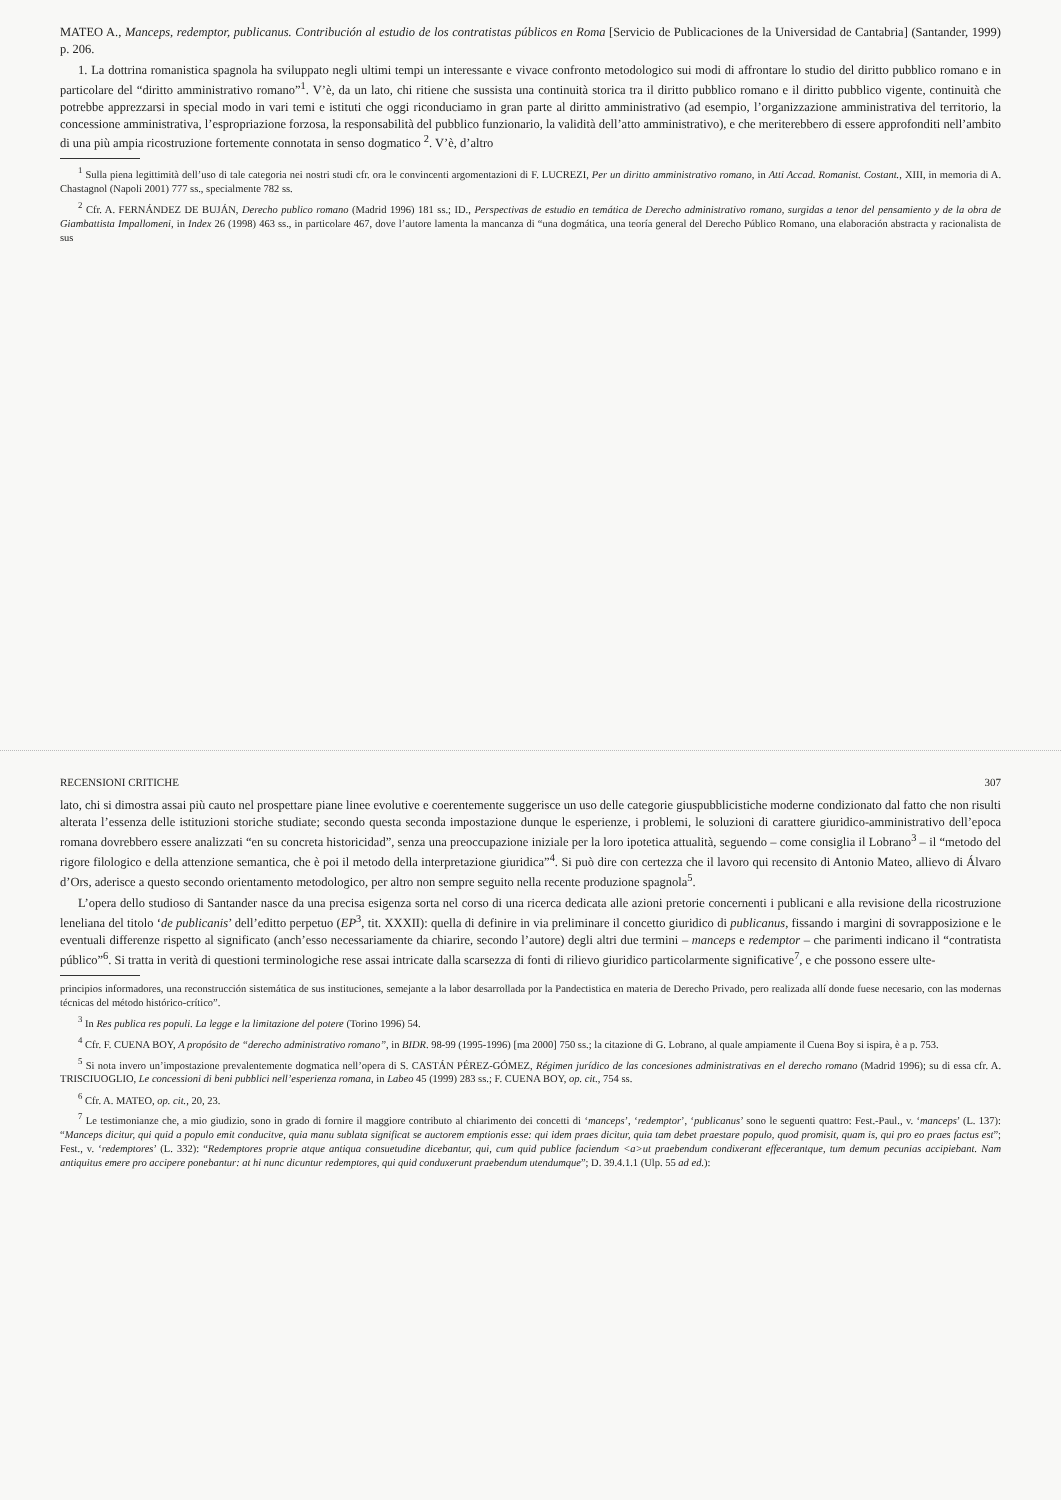MATEO A., Manceps, redemptor, publicanus. Contribución al estudio de los contratistas públicos en Roma [Servicio de Publicaciones de la Universidad de Cantabria] (Santander, 1999) p. 206.
1. La dottrina romanistica spagnola ha sviluppato negli ultimi tempi un interessante e vivace confronto metodologico sui modi di affrontare lo studio del diritto pubblico romano e in particolare del “diritto amministrativo romano”<sup>1</sup>. V’è, da un lato, chi ritiene che sussista una continuità storica tra il diritto pubblico romano e il diritto pubblico vigente, continuità che potrebbe apprezzarsi in special modo in vari temi e istituti che oggi riconduciamo in gran parte al diritto amministrativo (ad esempio, l’organizzazione amministrativa del territorio, la concessione amministrativa, l’espropriazione forzosa, la responsabilità del pubblico funzionario, la validità dell’atto amministrativo), e che meriterebbero di essere approfonditi nell’ambito di una più ampia ricostruzione fortemente connotata in senso dogmatico <sup>2</sup>. V’è, d’altro
<sup>1</sup> Sulla piena legittimità dell’uso di tale categoria nei nostri studi cfr. ora le convincenti argomentazioni di F. LUCREZI, Per un diritto amministrativo romano, in Atti Accad. Romanist. Costant., XIII, in memoria di A. Chastagnol (Napoli 2001) 777 ss., specialmente 782 ss.
<sup>2</sup> Cfr. A. FERNÁNDEZ DE BUJÁN, Derecho publico romano (Madrid 1996) 181 ss.; ID., Perspectivas de estudio en temática de Derecho administrativo romano, surgidas a tenor del pensamiento y de la obra de Giambattista Impallomeni, in Index 26 (1998) 463 ss., in particolare 467, dove l’autore lamenta la mancanza di “una dogmática, una teoría general del Derecho Público Romano, una elaboración abstracta y racionalista de sus
RECENSIONI CRITICHE 307
lato, chi si dimostra assai più cauto nel prospettare piane linee evolutive e coerentemente suggerisce un uso delle categorie giuspubblicistiche moderne condizionato dal fatto che non risulti alterata l’essenza delle istituzioni storiche studiate; secondo questa seconda impostazione dunque le esperienze, i problemi, le soluzioni di carattere giuridico-amministrativo dell’epoca romana dovrebbero essere analizzati “en su concreta historicidad”, senza una preoccupazione iniziale per la loro ipotetica attualità, seguendo – come consiglia il Lobrano<sup>3</sup> – il “metodo del rigore filologico e della attenzione semantica, che è poi il metodo della interpretazione giuridica”<sup>4</sup>. Si può dire con certezza che il lavoro qui recensito di Antonio Mateo, allievo di Álvaro d’Ors, aderisce a questo secondo orientamento metodologico, per altro non sempre seguito nella recente produzione spagnola<sup>5</sup>.
L’opera dello studioso di Santander nasce da una precisa esigenza sorta nel corso di una ricerca dedicata alle azioni pretorie concernenti i publicani e alla revisione della ricostruzione leneliana del titolo ‘de publicanis’ dell’editto perpetuo (EP<sup>3</sup>, tit. XXXII): quella di definire in via preliminare il concetto giuridico di publicanus, fissando i margini di sovrapposizione e le eventuali differenze rispetto al significato (anch’esso necessariamente da chiarire, secondo l’autore) degli altri due termini – manceps e redemptor – che parimenti indicano il “contratista público”<sup>6</sup>. Si tratta in verità di questioni terminologiche rese assai intricate dalla scarsezza di fonti di rilievo giuridico particolarmente significative<sup>7</sup>, e che possono essere ulte-
principios informadores, una reconstrucción sistemática de sus instituciones, semejante a la labor desarrollada por la Pandectistica en materia de Derecho Privado, pero realizada allí donde fuese necesario, con las modernas técnicas del método histórico-crítico”.
<sup>3</sup> In Res publica res populi. La legge e la limitazione del potere (Torino 1996) 54.
<sup>4</sup> Cfr. F. CUENA BOY, A propósito de “derecho administrativo romano”, in BIDR. 98-99 (1995-1996) [ma 2000] 750 ss.; la citazione di G. Lobrano, al quale ampiamente il Cuena Boy si ispira, è a p. 753.
<sup>5</sup> Si nota invero un’impostazione prevalentemente dogmatica nell’opera di S. CASTÁN PÉREZ-GÓMEZ, Régimen jurídico de las concesiones administrativas en el derecho romano (Madrid 1996); su di essa cfr. A. TRISCIUOGLIO, Le concessioni di beni pubblici nell’esperienza romana, in Labeo 45 (1999) 283 ss.; F. CUENA BOY, op. cit., 754 ss.
<sup>6</sup> Cfr. A. MATEO, op. cit., 20, 23.
<sup>7</sup> Le testimonianze che, a mio giudizio, sono in grado di fornire il maggiore contributo al chiarimento dei concetti di ‘manceps’, ‘redemptor’, ‘publicanus’ sono le seguenti quattro: Fest.-Paul., v. ‘manceps’ (L. 137): “Manceps dicitur, qui quid a populo emit conducitve, quia manu sublata significat se auctorem emptionis esse: qui idem praes dicitur, quia tam debet praestare populo, quod promisit, quam is, qui pro eo praes factus est”; Fest., v. ‘redemptores’ (L. 332): “Redemptores proprie atque antiqua consuetudine dicebantur, qui, cum quid publice faciendum <a>ut praebendum condixerant effecerantque, tum demum pecunias accipiebant. Nam antiquitus emere pro accipere ponebantur: at hi nunc dicuntur redemptores, qui quid conduxerunt praebendum utendumque”; D. 39.4.1.1 (Ulp. 55 ad ed.):